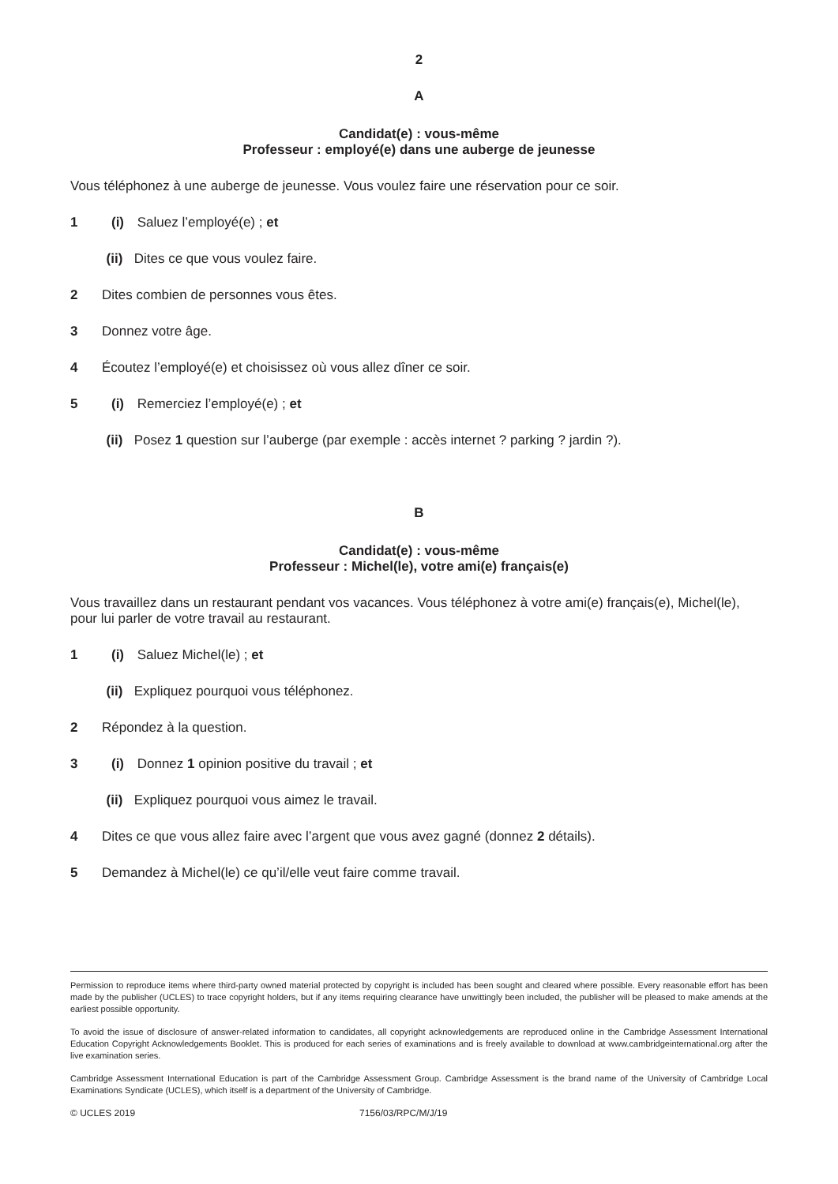2
A
Candidat(e) : vous-même
Professeur : employé(e) dans une auberge de jeunesse
Vous téléphonez à une auberge de jeunesse. Vous voulez faire une réservation pour ce soir.
1 (i) Saluez l’employé(e) ; et
(ii) Dites ce que vous voulez faire.
2 Dites combien de personnes vous êtes.
3 Donnez votre âge.
4 Écoutez l’employé(e) et choisissez où vous allez dîner ce soir.
5 (i) Remerciez l’employé(e) ; et
(ii) Posez 1 question sur l’auberge (par exemple : accès internet ? parking ? jardin ?).
B
Candidat(e) : vous-même
Professeur : Michel(le), votre ami(e) français(e)
Vous travaillez dans un restaurant pendant vos vacances. Vous téléphonez à votre ami(e) français(e), Michel(le), pour lui parler de votre travail au restaurant.
1 (i) Saluez Michel(le) ; et
(ii) Expliquez pourquoi vous téléphonez.
2 Répondez à la question.
3 (i) Donnez 1 opinion positive du travail ; et
(ii) Expliquez pourquoi vous aimez le travail.
4 Dites ce que vous allez faire avec l’argent que vous avez gagné (donnez 2 détails).
5 Demandez à Michel(le) ce qu’il/elle veut faire comme travail.
Permission to reproduce items where third-party owned material protected by copyright is included has been sought and cleared where possible. Every reasonable effort has been made by the publisher (UCLES) to trace copyright holders, but if any items requiring clearance have unwittingly been included, the publisher will be pleased to make amends at the earliest possible opportunity.
To avoid the issue of disclosure of answer-related information to candidates, all copyright acknowledgements are reproduced online in the Cambridge Assessment International Education Copyright Acknowledgements Booklet. This is produced for each series of examinations and is freely available to download at www.cambridgeinternational.org after the live examination series.
Cambridge Assessment International Education is part of the Cambridge Assessment Group. Cambridge Assessment is the brand name of the University of Cambridge Local Examinations Syndicate (UCLES), which itself is a department of the University of Cambridge.
© UCLES 2019 7156/03/RPC/M/J/19